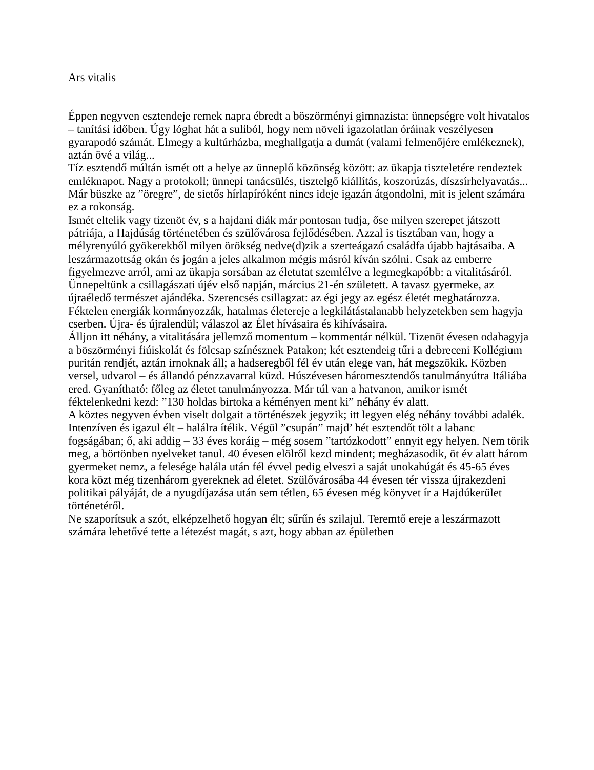Ars vitalis
Éppen negyven esztendeje remek napra ébredt a böszörményi gimnazista: ünnepségre volt hivatalos – tanítási időben. Úgy lóghat hát a suliból, hogy nem növeli igazolatlan óráinak veszélyesen gyarapodó számát. Elmegy a kultúrházba, meghallgatja a dumát (valami felmenőjére emlékeznek), aztán övé a világ...
Tíz esztendő múltán ismét ott a helye az ünneplő közönség között: az ükapja tiszteletére rendeztek emléknapot. Nagy a protokoll; ünnepi tanácsülés, tisztelgő kiállítás, koszorúzás, díszsírhelyavatás... Már büszke az ”öregre”, de sietős hírlapíróként nincs ideje igazán átgondolni, mit is jelent számára ez a rokonság.
Ismét eltelik vagy tizenöt év, s a hajdani diák már pontosan tudja, őse milyen szerepet játszott pátriája, a Hajdúság történetében és szülővárosa fejlődésében. Azzal is tisztában van, hogy a mélyrenyúló gyökerekből milyen örökség nedve(d)zik a szerteágazó családfa újabb hajtásaiba. A leszármazottság okán és jogán a jeles alkalmon mégis másról kíván szólni. Csak az emberre figyelmezve arról, ami az ükapja sorsában az életutat szemlélve a legmegkapóbb: a vitalitásáról.
Ünnepeltünk a csillagászati újév első napján, március 21-én született. A tavasz gyermeke, az újraéledő természet ajándéka. Szerencsés csillagzat: az égi jegy az egész életét meghatározza. Féktelen energiák kormányozzák, hatalmas életereje a legkilátástalanabb helyzetekben sem hagyja cserben. Újra- és újralendül; válaszol az Élet hívásaira és kihívásaira.
Álljon itt néhány, a vitalitására jellemző momentum – kommentár nélkül. Tizenöt évesen odahagyja a böszörményi fiúiskolát és fölcsap színésznek Patakon; két esztendeig tűri a debreceni Kollégium puritán rendjét, aztán irnoknak áll; a hadseregből fél év után elege van, hát megszökik. Közben versel, udvarol – és állandó pénzzavarral küzd. Húszévesen háromesztendős tanulmányútra Itáliába ered. Gyanítható: főleg az életet tanulmányozza. Már túl van a hatvanon, amikor ismét féktelenkedni kezd: ”130 holdas birtoka a kéményen ment ki” néhány év alatt.
A köztes negyven évben viselt dolgait a történészek jegyzik; itt legyen elég néhány további adalék. Intenzíven és igazul élt – halálra ítélik. Végül ”csupán” majd’ hét esztendőt tölt a labanc fogságában; ő, aki addig – 33 éves koráig – még sosem ”tartózkodott” ennyit egy helyen. Nem törik meg, a börtönben nyelveket tanul. 40 évesen elölről kezd mindent; megházasodik, öt év alatt három gyermeket nemz, a felesége halála után fél évvel pedig elveszi a saját unokahúgát és 45-65 éves kora közt még tizenhárom gyereknek ad életet. Szülővárosába 44 évesen tér vissza újrakezdeni politikai pályáját, de a nyugdíjazása után sem tétlen, 65 évesen még könyvet ír a Hajdúkerület történetéről.
Ne szaporítsuk a szót, elképzelhető hogyan élt; sűrűn és szilajul. Teremtő ereje a leszármazott számára lehetővé tette a létezést magát, s azt, hogy abban az épületben